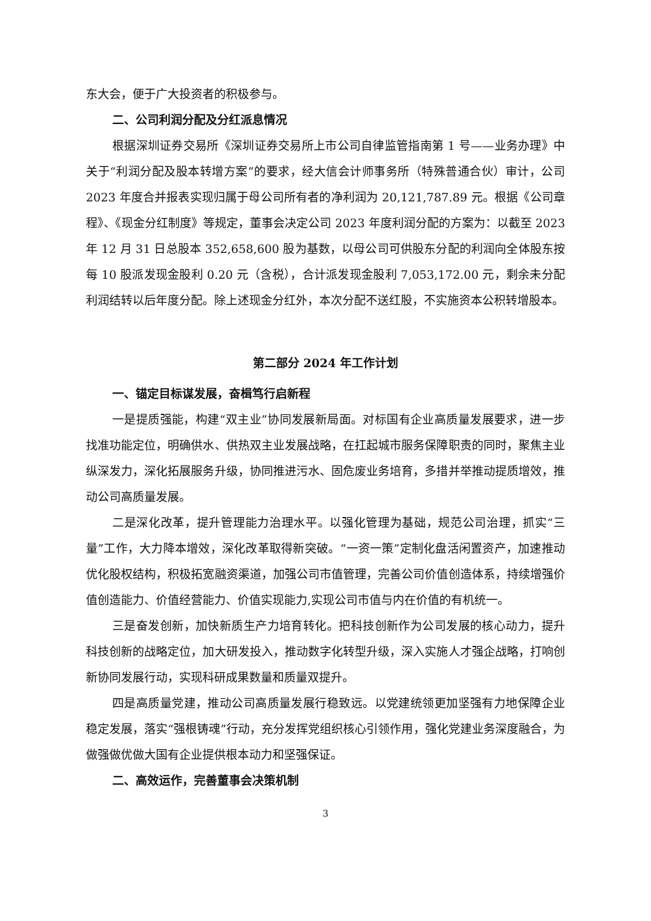东大会，便于广大投资者的积极参与。
二、公司利润分配及分红派息情况
根据深圳证券交易所《深圳证券交易所上市公司自律监管指南第 1 号——业务办理》中关于“利润分配及股本转增方案”的要求，经大信会计师事务所（特殊普通合伙）审计，公司 2023 年度合并报表实现归属于母公司所有者的净利润为 20,121,787.89 元。根据《公司章程》、《现金分红制度》等规定，董事会决定公司 2023 年度利润分配的方案为：以截至 2023 年 12 月 31 日总股本 352,658,600 股为基数，以母公司可供股东分配的利润向全体股东按每 10 股派发现金股利 0.20 元（含税），合计派发现金股利 7,053,172.00 元，剩余未分配利润结转以后年度分配。除上述现金分红外，本次分配不送红股，不实施资本公积转增股本。
第二部分 2024 年工作计划
一、锚定目标谋发展，奋楫笃行启新程
一是提质强能，构建“双主业”协同发展新局面。对标国有企业高质量发展要求，进一步找准功能定位，明确供水、供热双主业发展战略，在扛起城市服务保障职责的同时，聚焦主业纵深发力，深化拓展服务升级，协同推进污水、固危废业务培育，多措并举推动提质增效，推动公司高质量发展。
二是深化改革，提升管理能力治理水平。以强化管理为基础，规范公司治理，抓实“三量”工作，大力降本增效，深化改革取得新突破。“一资一策”定制化盘活闲置资产，加速推动优化股权结构，积极拓宽融资渠道，加强公司市值管理，完善公司价值创造体系，持续增强价值创造能力、价值经营能力、价值实现能力,实现公司市值与内在价值的有机统一。
三是奋发创新，加快新质生产力培育转化。把科技创新作为公司发展的核心动力，提升科技创新的战略定位，加大研发投入，推动数字化转型升级，深入实施人才强企战略，打响创新协同发展行动，实现科研成果数量和质量双提升。
四是高质量党建，推动公司高质量发展行稳致远。以党建统领更加坚强有力地保障企业稳定发展，落实“强根铸魂”行动，充分发挥党组织核心引领作用，强化党建业务深度融合，为做强做优做大国有企业提供根本动力和坚强保证。
二、高效运作，完善董事会决策机制
3